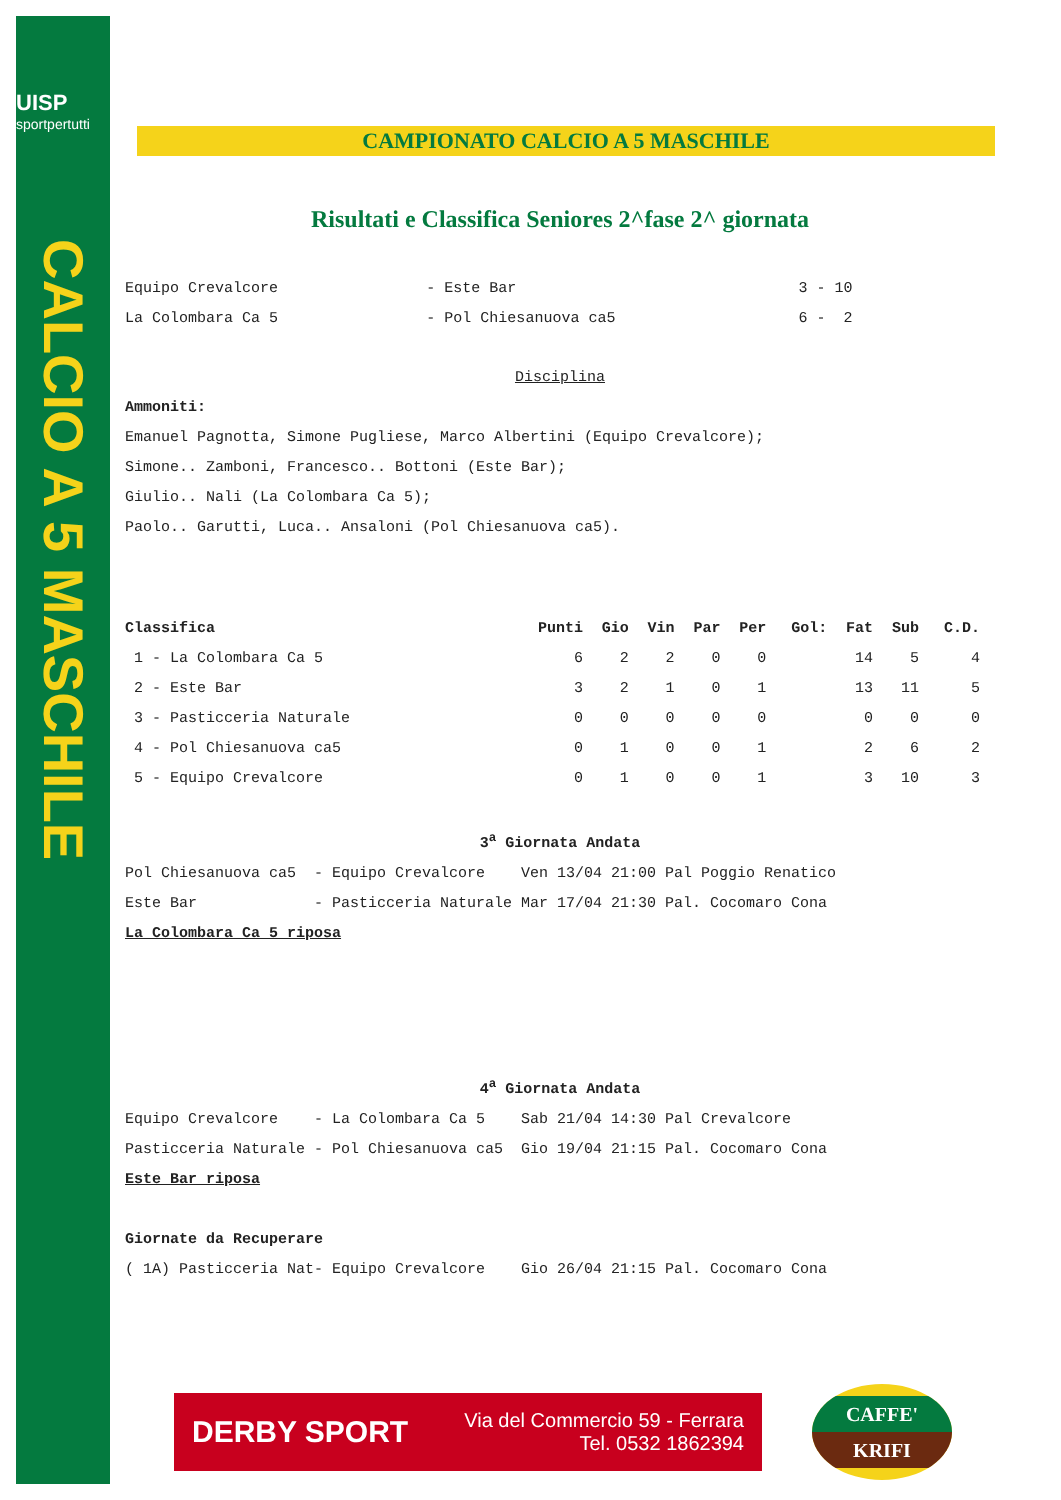UISP
sportpertutti
CALCIO A 5 MASCHILE
CAMPIONATO CALCIO A 5 MASCHILE
Risultati e Classifica Seniores 2^fase 2^ giornata
| Equipo Crevalcore | - Este Bar | 3 - 10 |
| La Colombara Ca 5 | - Pol Chiesanuova ca5 | 6 - 2 |
Disciplina
Ammoniti:
Emanuel Pagnotta, Simone Pugliese, Marco Albertini (Equipo Crevalcore);
Simone.. Zamboni, Francesco.. Bottoni (Este Bar);
Giulio.. Nali (La Colombara Ca 5);
Paolo.. Garutti, Luca.. Ansaloni (Pol Chiesanuova ca5).
| Classifica | Punti | Gio | Vin | Par | Per | Gol: | Fat | Sub | C.D. |
| --- | --- | --- | --- | --- | --- | --- | --- | --- | --- |
| 1 - La Colombara Ca 5 | 6 | 2 | 2 | 0 | 0 | | 14 | 5 | 4 |
| 2 - Este Bar | 3 | 2 | 1 | 0 | 1 | | 13 | 11 | 5 |
| 3 - Pasticceria Naturale | 0 | 0 | 0 | 0 | 0 | | 0 | 0 | 0 |
| 4 - Pol Chiesanuova ca5 | 0 | 1 | 0 | 0 | 1 | | 2 | 6 | 2 |
| 5 - Equipo Crevalcore | 0 | 1 | 0 | 0 | 1 | | 3 | 10 | 3 |
3<sup>a</sup> Giornata Andata
Pol Chiesanuova ca5 - Equipo Crevalcore Ven 13/04 21:00 Pal Poggio Renatico
Este Bar - Pasticceria Naturale Mar 17/04 21:30 Pal. Cocomaro Cona
La Colombara Ca 5 riposa
4<sup>a</sup> Giornata Andata
Equipo Crevalcore - La Colombara Ca 5 Sab 21/04 14:30 Pal Crevalcore
Pasticceria Naturale - Pol Chiesanuova ca5 Gio 19/04 21:15 Pal. Cocomaro Cona
Este Bar riposa
Giornate da Recuperare
( 1A) Pasticceria Nat- Equipo Crevalcore Gio 26/04 21:15 Pal. Cocomaro Cona
DERBY SPORT Via del Commercio 59 - Ferrara
Tel. 0532 1862394
CAFFE'
KRIFI